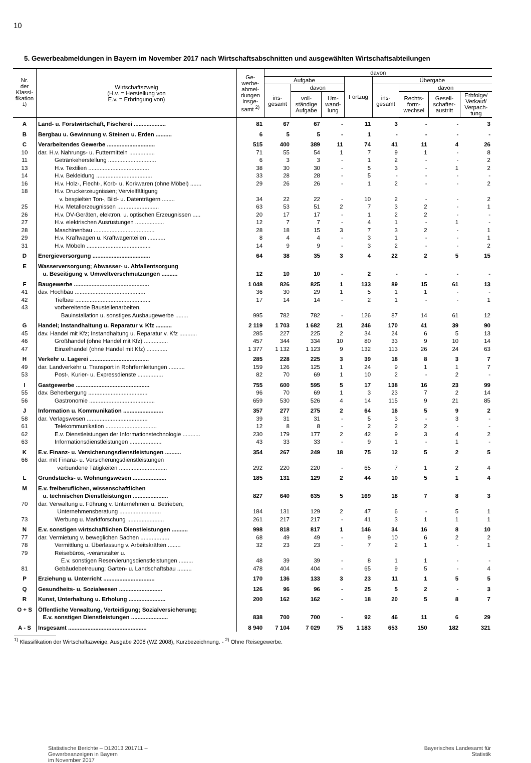10
5. Gewerbeabmeldungen in Bayern im November 2017 nach Wirtschaftsabschnitten und ausgewählten Wirtschaftsabteilungen
| Nr. der Klassi- fikation <sup>1)</sup> | Wirtschaftszweig (H.v. = Herstellung von E.v. = Erbringung von) | Ge- werbe- abmel- dungen insge- samt <sup>2)</sup> | davon | | | | | | | |
| --- | --- | --- | --- | --- | --- | --- | --- | --- | --- | --- |
| | | | Aufgabe | | | Fortzug | Übergabe | | | |
| | | | ins- gesamt | davon | | | ins- gesamt | davon | | |
| | | | | voll- ständige Aufgabe | Um- wand- lung | | | Rechts- form- wechsel | Gesell- schafter- austritt | Erbfolge/ Verkauf/ Verpach- tung |
| A | Land- u. Forstwirtschaft, Fischerei .................... | 81 | 67 | 67 | - | 11 | 3 | - | - | 3 |
| B | Bergbau u. Gewinnung v. Steinen u. Erden .......... | 6 | 5 | 5 | - | 1 | - | - | - | - |
| C | Verarbeitendes Gewerbe .............................. | 515 | 400 | 389 | 11 | 74 | 41 | 11 | 4 | 26 |
| 10 | dar. H.v. Nahrungs- u. Futtermitteln ................ | 71 | 55 | 54 | 1 | 7 | 9 | 1 | - | 8 |
| 11 | Getränkeherstellung .............................. | 6 | 3 | 3 | - | 1 | 2 | - | - | 2 |
| 13 | H.v. Textilien ...................................... | 38 | 30 | 30 | - | 5 | 3 | - | 1 | 2 |
| 14 | H.v. Bekleidung ................................... | 33 | 28 | 28 | - | 5 | - | - | - | - |
| 16 | H.v. Holz-, Flecht-, Korb- u. Korkwaren (ohne Möbel) ....... | 29 | 26 | 26 | - | 1 | 2 | - | - | 2 |
| 18 | H.v. Druckerzeugnissen; Vervielfältigung v. bespielten Ton-, Bild- u. Datenträgern ........ | 34 | 22 | 22 | - | 10 | 2 | - | - | 2 |
| 25 | H.v. Metallerzeugnissen .......................... | 63 | 53 | 51 | 2 | 7 | 3 | 2 | - | 1 |
| 26 | H.v. DV-Geräten, elektron. u. optischen Erzeugnissen ..... | 20 | 17 | 17 | - | 1 | 2 | 2 | - | - |
| 27 | H.v. elektrischen Ausrüstungen .................. | 12 | 7 | 7 | - | 4 | 1 | - | 1 | - |
| 28 | Maschinenbau ...................................... | 28 | 18 | 15 | 3 | 7 | 3 | 2 | - | 1 |
| 29 | H.v. Kraftwagen u. Kraftwagenteilen ........... | 8 | 4 | 4 | - | 3 | 1 | - | - | 1 |
| 31 | H.v. Möbeln ........................................ | 14 | 9 | 9 | - | 3 | 2 | - | - | 2 |
| D | Energieversorgung .................................... | 64 | 38 | 35 | 3 | 4 | 22 | 2 | 5 | 15 |
| E | Wasserversorgung; Abwasser- u. Abfallentsorgung u. Beseitigung v. Umweltverschmutzungen .......... | 12 | 10 | 10 | - | 2 | - | - | - | - |
| F | Baugewerbe ............................................... | 1 048 | 826 | 825 | 1 | 133 | 89 | 15 | 61 | 13 |
| 41 | dav. Hochbau ............................................ | 36 | 30 | 29 | 1 | 5 | 1 | 1 | - | - |
| 42 | Tiefbau ............................................... | 17 | 14 | 14 | - | 2 | 1 | - | - | 1 |
| 43 | vorbereitende Baustellenarbeiten, Bauinstallation u. sonstiges Ausbaugewerbe ........ | 995 | 782 | 782 | - | 126 | 87 | 14 | 61 | 12 |
| G | Handel; Instandhaltung u. Reparatur v. Kfz .......... | 2 119 | 1 703 | 1 682 | 21 | 246 | 170 | 41 | 39 | 90 |
| 45 | dav. Handel mit Kfz; Instandhaltung u. Reparatur v. Kfz ........... | 285 | 227 | 225 | 2 | 34 | 24 | 6 | 5 | 13 |
| 46 | Großhandel (ohne Handel mit Kfz) ............... | 457 | 344 | 334 | 10 | 80 | 33 | 9 | 10 | 14 |
| 47 | Einzelhandel (ohne Handel mit Kfz) ............. | 1 377 | 1 132 | 1 123 | 9 | 132 | 113 | 26 | 24 | 63 |
| H | Verkehr u. Lagerei ..................................... | 285 | 228 | 225 | 3 | 39 | 18 | 8 | 3 | 7 |
| 49 | dar. Landverkehr u. Transport in Rohrfernleitungen .......... | 159 | 126 | 125 | 1 | 24 | 9 | 1 | 1 | 7 |
| 53 | Post-, Kurier- u. Expressdienste ................ | 82 | 70 | 69 | 1 | 10 | 2 | - | 2 | - |
| I | Gastgewerbe .............................................. | 755 | 600 | 595 | 5 | 17 | 138 | 16 | 23 | 99 |
| 55 | dav. Beherbergung ..................................... | 96 | 70 | 69 | 1 | 3 | 23 | 7 | 2 | 14 |
| 56 | Gastronomie ......................................... | 659 | 530 | 526 | 4 | 14 | 115 | 9 | 21 | 85 |
| J | Information u. Kommunikation ......................... | 357 | 277 | 275 | 2 | 64 | 16 | 5 | 9 | 2 |
| 58 | dar. Verlagswesen ...................................... | 39 | 31 | 31 | - | 5 | 3 | - | 3 | - |
| 61 | Telekommunikation ................................ | 12 | 8 | 8 | - | 2 | 2 | 2 | - | - |
| 62 | E.v. Dienstleistungen der Informationstechnologie ........... | 230 | 179 | 177 | 2 | 42 | 9 | 3 | 4 | 2 |
| 63 | Informationsdienstleistungen .................... | 43 | 33 | 33 | - | 9 | 1 | - | 1 | - |
| K | E.v. Finanz- u. Versicherungsdienstleistungen .......... | 354 | 267 | 249 | 18 | 75 | 12 | 5 | 2 | 5 |
| 66 | dar. mit Finanz- u. Versicherungsdienstleistungen verbundene Tätigkeiten .............................. | 292 | 220 | 220 | - | 65 | 7 | 1 | 2 | 4 |
| L | Grundstücks- u. Wohnungswesen ..................... | 185 | 131 | 129 | 2 | 44 | 10 | 5 | 1 | 4 |
| M | E.v. freiberuflichen, wissenschaftlichen u. technischen Dienstleistungen ...................... | 827 | 640 | 635 | 5 | 169 | 18 | 7 | 8 | 3 |
| 70 | dar. Verwaltung u. Führung v. Unternehmen u. Betrieben; Unternehmensberatung .......................... | 184 | 131 | 129 | 2 | 47 | 6 | - | 5 | 1 |
| 73 | Werbung u. Marktforschung ....................... | 261 | 217 | 217 | - | 41 | 3 | 1 | 1 | 1 |
| N | E.v. sonstigen wirtschaftlichen Dienstleistungen .......... | 998 | 818 | 817 | 1 | 146 | 34 | 16 | 8 | 10 |
| 77 | dar. Vermietung v. beweglichen Sachen .................. | 68 | 49 | 49 | - | 9 | 10 | 6 | 2 | 2 |
| 78 | Vermittlung u. Überlassung v. Arbeitskräften ........ | 32 | 23 | 23 | - | 7 | 2 | 1 | - | 1 |
| 79 | Reisebüros, -veranstalter u. E.v. sonstigen Reservierungsdienstleistungen ......... | 48 | 39 | 39 | - | 8 | 1 | 1 | - | - |
| 81 | Gebäudebetreuung; Garten- u. Landschaftsbau ......... | 478 | 404 | 404 | - | 65 | 9 | 5 | - | 4 |
| P | Erziehung u. Unterricht ................................ | 170 | 136 | 133 | 3 | 23 | 11 | 1 | 5 | 5 |
| Q | Gesundheits- u. Sozialwesen ........................... | 126 | 96 | 96 | - | 25 | 5 | 2 | - | 3 |
| R | Kunst, Unterhaltung u. Erholung ....................... | 200 | 162 | 162 | - | 18 | 20 | 5 | 8 | 7 |
| O + S | Öffentliche Verwaltung, Verteidigung; Sozialversicherung; E.v. sonstigen Dienstleistungen ....................... | 838 | 700 | 700 | - | 92 | 46 | 11 | 6 | 29 |
| A - S | Insgesamt ................................................. | 8 940 | 7 104 | 7 029 | 75 | 1 183 | 653 | 150 | 182 | 321 |
<sup>1)</sup> Klassifikation der Wirtschaftszweige, Ausgabe 2008 (WZ 2008), Kurzbezeichnung. - <sup>2)</sup> Ohne Reisegewerbe.
Statistische Berichte – D12013 201711 –
Gewerbeanzeigen in Bayern
im November 2017
Bayerisches Landesamt für
Statistik